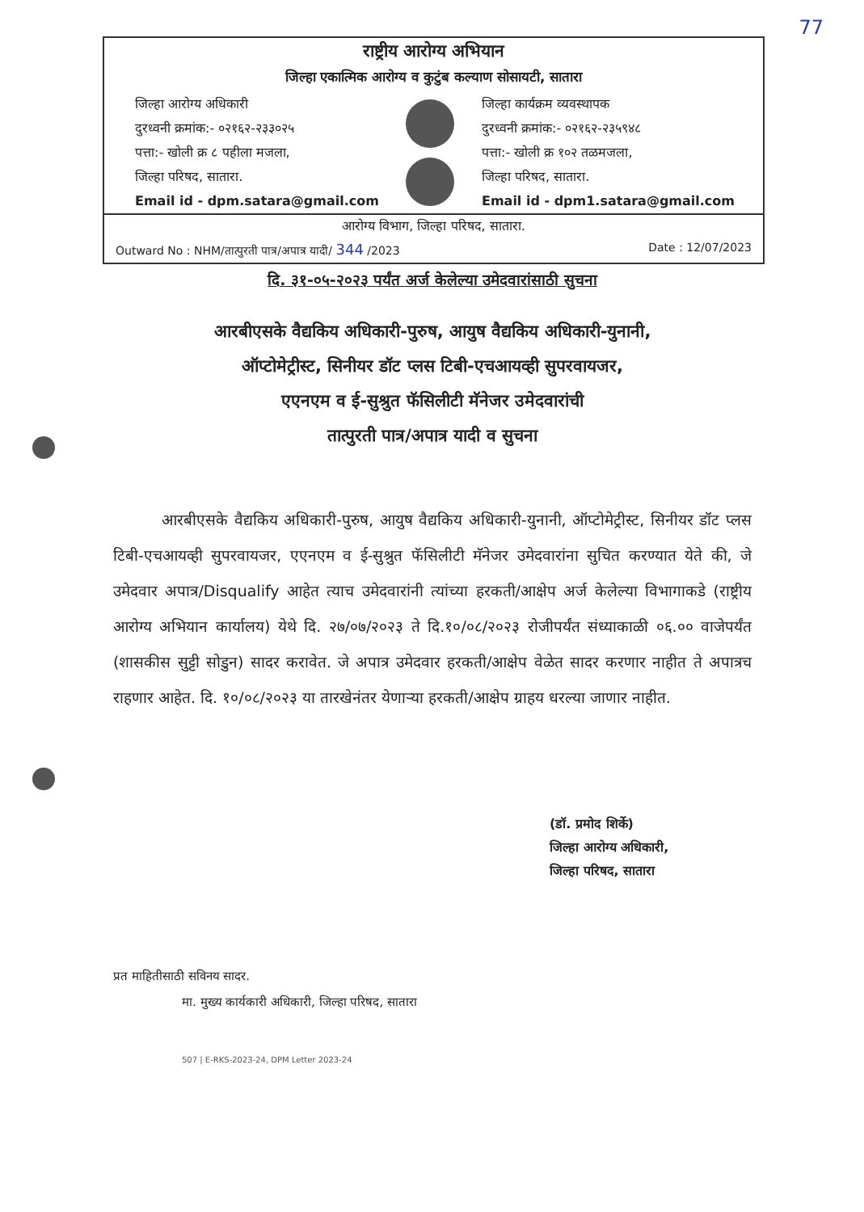77
राष्ट्रीय आरोग्य अभियान
जिल्हा एकात्मिक आरोग्य व कुटुंब कल्याण सोसायटी, सातारा
जिल्हा आरोग्य अधिकारी
दुरध्वनी क्रमांक:- ०२१६२-२३३०२५
पत्ता:- खोली क्र ८ पहीला मजला,
जिल्हा परिषद, सातारा.
Email id - dpm.satara@gmail.com
जिल्हा कार्यक्रम व्यवस्थापक
दुरध्वनी क्रमांक:- ०२१६२-२३५९४८
पत्ता:- खोली क्र १०२ तळमजला,
जिल्हा परिषद, सातारा.
Email id - dpm1.satara@gmail.com
आरोग्य विभाग, जिल्हा परिषद, सातारा.
Outward No : NHM/तात्पुरती पात्र/अपात्र यादी/ 344 /2023 Date : 12/07/2023
दि. ३१-०५-२०२३ पर्यंत अर्ज केलेल्या उमेदवारांसाठी सुचना
आरबीएसके वैद्यकिय अधिकारी-पुरुष, आयुष वैद्यकिय अधिकारी-युनानी,
ऑप्टोमेट्रीस्ट, सिनीयर डॉट प्लस टिबी-एचआयव्ही सुपरवायजर,
एएनएम व ई-सुश्रुत फॅसिलीटी मॅनेजर उमेदवारांची
तात्पुरती पात्र/अपात्र यादी व सुचना
आरबीएसके वैद्यकिय अधिकारी-पुरुष, आयुष वैद्यकिय अधिकारी-युनानी, ऑप्टोमेट्रीस्ट, सिनीयर डॉट प्लस टिबी-एचआयव्ही सुपरवायजर, एएनएम व ई-सुश्रुत फॅसिलीटी मॅनेजर उमेदवारांना सुचित करण्यात येते की, जे उमेदवार अपात्र/Disqualify आहेत त्याच उमेदवारांनी त्यांच्या हरकती/आक्षेप अर्ज केलेल्या विभागाकडे (राष्ट्रीय आरोग्य अभियान कार्यालय) येथे दि. २७/०७/२०२३ ते दि.१०/०८/२०२३ रोजीपर्यंत संध्याकाळी ०६.०० वाजेपर्यंत (शासकीस सुट्टी सोडुन) सादर करावेत. जे अपात्र उमेदवार हरकती/आक्षेप वेळेत सादर करणार नाहीत ते अपात्रच राहणार आहेत. दि. १०/०८/२०२३ या तारखेनंतर येणाऱ्या हरकती/आक्षेप ग्राहय धरल्या जाणार नाहीत.
(डॉ. प्रमोद शिर्के)
जिल्हा आरोग्य अधिकारी,
जिल्हा परिषद, सातारा
प्रत माहितीसाठी सविनय सादर.
मा. मुख्य कार्यकारी अधिकारी, जिल्हा परिषद, सातारा
507 | E-RKS-2023-24, DPM Letter 2023-24